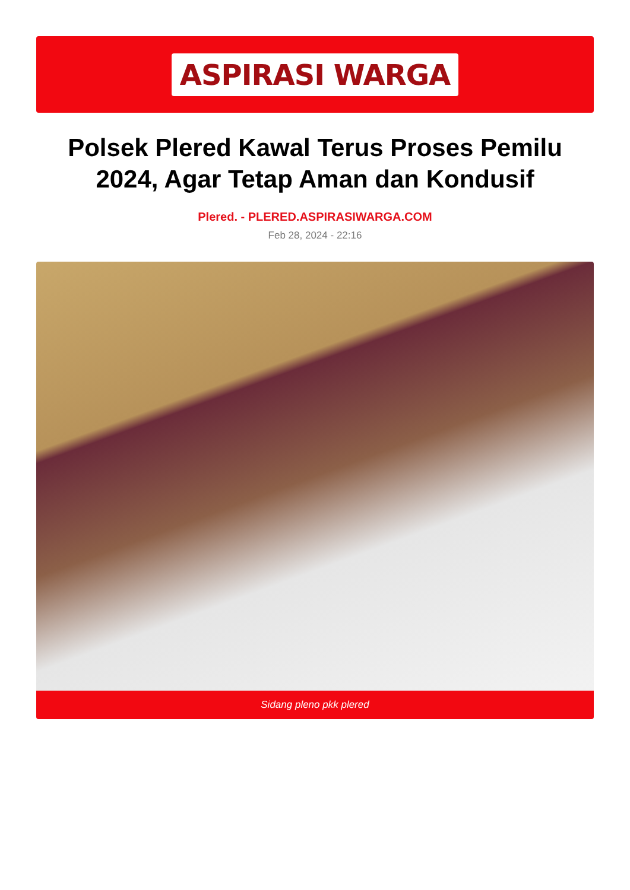ASPIRASI WARGA
Polsek Plered Kawal Terus Proses Pemilu 2024, Agar Tetap Aman dan Kondusif
Plered. - PLERED.ASPIRASIWARGA.COM
Feb 28, 2024 - 22:16
Sidang pleno pkk plered